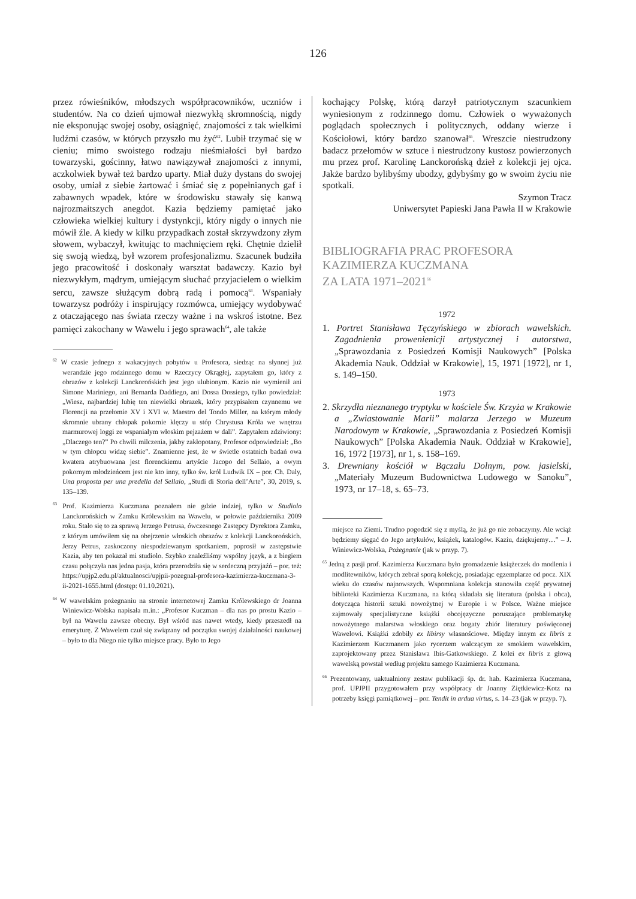126
przez rówieśników, młodszych współpracowników, uczniów i studentów. Na co dzień ujmował niezwykłą skromnością, nigdy nie eksponując swojej osoby, osiągnięć, znajomości z tak wielkimi ludźmi czasów, w których przyszło mu żyć<sup>62</sup>. Lubił trzymać się w cieniu; mimo swoistego rodzaju nieśmiałości był bardzo towarzyski, gościnny, łatwo nawiązywał znajomości z innymi, aczkolwiek bywał też bardzo uparty. Miał duży dystans do swojej osoby, umiał z siebie żartować i śmiać się z popełnianych gaf i zabawnych wpadek, które w środowisku stawały się kanwą najrozmaitszych anegdot. Kazia będziemy pamiętać jako człowieka wielkiej kultury i dystynkcji, który nigdy o innych nie mówił źle. A kiedy w kilku przypadkach został skrzywdzony złym słowem, wybaczył, kwitując to machnięciem ręki. Chętnie dzielił się swoją wiedzą, był wzorem profesjonalizmu. Szacunek budziła jego pracowitość i doskonały warsztat badawczy. Kazio był niezwykłym, mądrym, umiejącym słuchać przyjacielem o wielkim sercu, zawsze służącym dobrą radą i pomocą<sup>63</sup>. Wspaniały towarzysz podróży i inspirujący rozmówca, umiejący wydobywać z otaczającego nas świata rzeczy ważne i na wskroś istotne. Bez pamięci zakochany w Wawelu i jego sprawach<sup>64</sup>, ale także
<sup>62</sup> W czasie jednego z wakacyjnych pobytów u Profesora, siedząc na słynnej już werandzie jego rodzinnego domu w Rzeczycy Okrągłej, zapytałem go, który z obrazów z kolekcji Lanckorońskich jest jego ulubionym. Kazio nie wymienił ani Simone Mariniego, ani Bernarda Daddiego, ani Dossa Dossiego, tylko powiedział: „Wiesz, najbardziej lubię ten niewielki obrazek, który przypisałem czynnemu we Florencji na przełomie XV i XVI w. Maestro del Tondo Miller, na którym młody skromnie ubrany chłopak pokornie klęczy u stóp Chrystusa Króla we wnętrzu marmurowej loggi ze wspaniałym włoskim pejzażem w dali”. Zapytałem zdziwiony: „Dlaczego ten?” Po chwili milczenia, jakby zakłopotany, Profesor odpowiedział: „Bo w tym chłopcu widzę siebie”. Znamienne jest, że w świetle ostatnich badań owa kwatera atrybuowana jest florenckiemu artyście Jacopo del Sellaio, a owym pokornym młodzieńcem jest nie kto inny, tylko św. król Ludwik IX – por. Ch. Daly, Una proposta per una predella del Sellaio, „Studi di Storia dell’Arte”, 30, 2019, s. 135–139.
<sup>63</sup> Prof. Kazimierza Kuczmana poznałem nie gdzie indziej, tylko w Studiolo Lanckorońskich w Zamku Królewskim na Wawelu, w połowie października 2009 roku. Stało się to za sprawą Jerzego Petrusa, ówczesnego Zastępcy Dyrektora Zamku, z którym umówiłem się na obejrzenie włoskich obrazów z kolekcji Lanckorońskich. Jerzy Petrus, zaskoczony niespodziewanym spotkaniem, poprosił w zastępstwie Kazia, aby ten pokazał mi studiolo. Szybko znaleźliśmy wspólny język, a z biegiem czasu połączyła nas jedna pasja, która przerodziła się w serdeczną przyjaźń – por. też: https://upjp2.edu.pl/aktualnosci/upjpii-pozegnal-profesora-kazimierza-kuczmana-3-ii-2021-1655.html (dostęp: 01.10.2021).
<sup>64</sup> W wawelskim pożegnaniu na stronie internetowej Zamku Królewskiego dr Joanna Winiewicz-Wolska napisała m.in.: „Profesor Kuczman – dla nas po prostu Kazio – był na Wawelu zawsze obecny. Był wśród nas nawet wtedy, kiedy przeszedł na emeryturę. Z Wawelem czuł się związany od początku swojej działalności naukowej – było to dla Niego nie tylko miejsce pracy. Było to Jego
kochający Polskę, którą darzył patriotycznym szacunkiem wyniesionym z rodzinnego domu. Człowiek o wyważonych poglądach społecznych i politycznych, oddany wierze i Kościołowi, który bardzo szanował<sup>65</sup>. Wreszcie niestrudzony badacz przełomów w sztuce i niestrudzony kustosz powierzonych mu przez prof. Karolinę Lanckorońską dzieł z kolekcji jej ojca. Jakże bardzo bylibyśmy ubodzy, gdybyśmy go w swoim życiu nie spotkali.
Szymon Tracz
Uniwersytet Papieski Jana Pawła II w Krakowie
BIBLIOGRAFIA PRAC PROFESORA
KAZIMIERZA KUCZMANA
ZA LATA 1971–2021<sup>66</sup>
1972
1. Portret Stanisława Tęczyńskiego w zbiorach wawelskich. Zagadnienia prowenienicji artystycznej i autorstwa, „Sprawozdania z Posiedzeń Komisji Naukowych” [Polska Akademia Nauk. Oddział w Krakowie], 15, 1971 [1972], nr 1, s. 149–150.
1973
2. Skrzydła nieznanego tryptyku w kościele Św. Krzyża w Krakowie a „Zwiastowanie Marii” malarza Jerzego w Muzeum Narodowym w Krakowie, „Sprawozdania z Posiedzeń Komisji Naukowych” [Polska Akademia Nauk. Oddział w Krakowie], 16, 1972 [1973], nr 1, s. 158–169.
3. Drewniany kościół w Bączalu Dolnym, pow. jasielski, „Materiały Muzeum Budownictwa Ludowego w Sanoku”, 1973, nr 17–18, s. 65–73.
miejsce na Ziemi. Trudno pogodzić się z myślą, że już go nie zobaczymy. Ale wciąż będziemy sięgać do Jego artykułów, książek, katalogów. Kaziu, dziękujemy…” – J. Winiewicz-Wolska, Pożegnanie (jak w przyp. 7).
<sup>65</sup> Jedną z pasji prof. Kazimierza Kuczmana było gromadzenie książeczek do modlenia i modlitewników, których zebrał sporą kolekcję, posiadając egzemplarze od pocz. XIX wieku do czasów najnowszych. Wspomniana kolekcja stanowiła część prywatnej biblioteki Kazimierza Kuczmana, na którą składała się literatura (polska i obca), dotycząca historii sztuki nowożytnej w Europie i w Polsce. Ważne miejsce zajmowały specjalistyczne książki obcojęzyczne poruszające problematykę nowożytnego malarstwa włoskiego oraz bogaty zbiór literatury poświęconej Wawelowi. Książki zdobiły ex libirsy własnościowe. Między innym ex libris z Kazimierzem Kuczmanem jako rycerzem walczącym ze smokiem wawelskim, zaprojektowany przez Stanisława Ibis-Gatkowskiego. Z kolei ex libris z głową wawelską powstał według projektu samego Kazimierza Kuczmana.
<sup>66</sup> Prezentowany, uaktualniony zestaw publikacji śp. dr. hab. Kazimierza Kuczmana, prof. UPJPII przygotowałem przy współpracy dr Joanny Ziętkiewicz-Kotz na potrzeby księgi pamiątkowej – por. Tendit in ardua virtus, s. 14–23 (jak w przyp. 7).